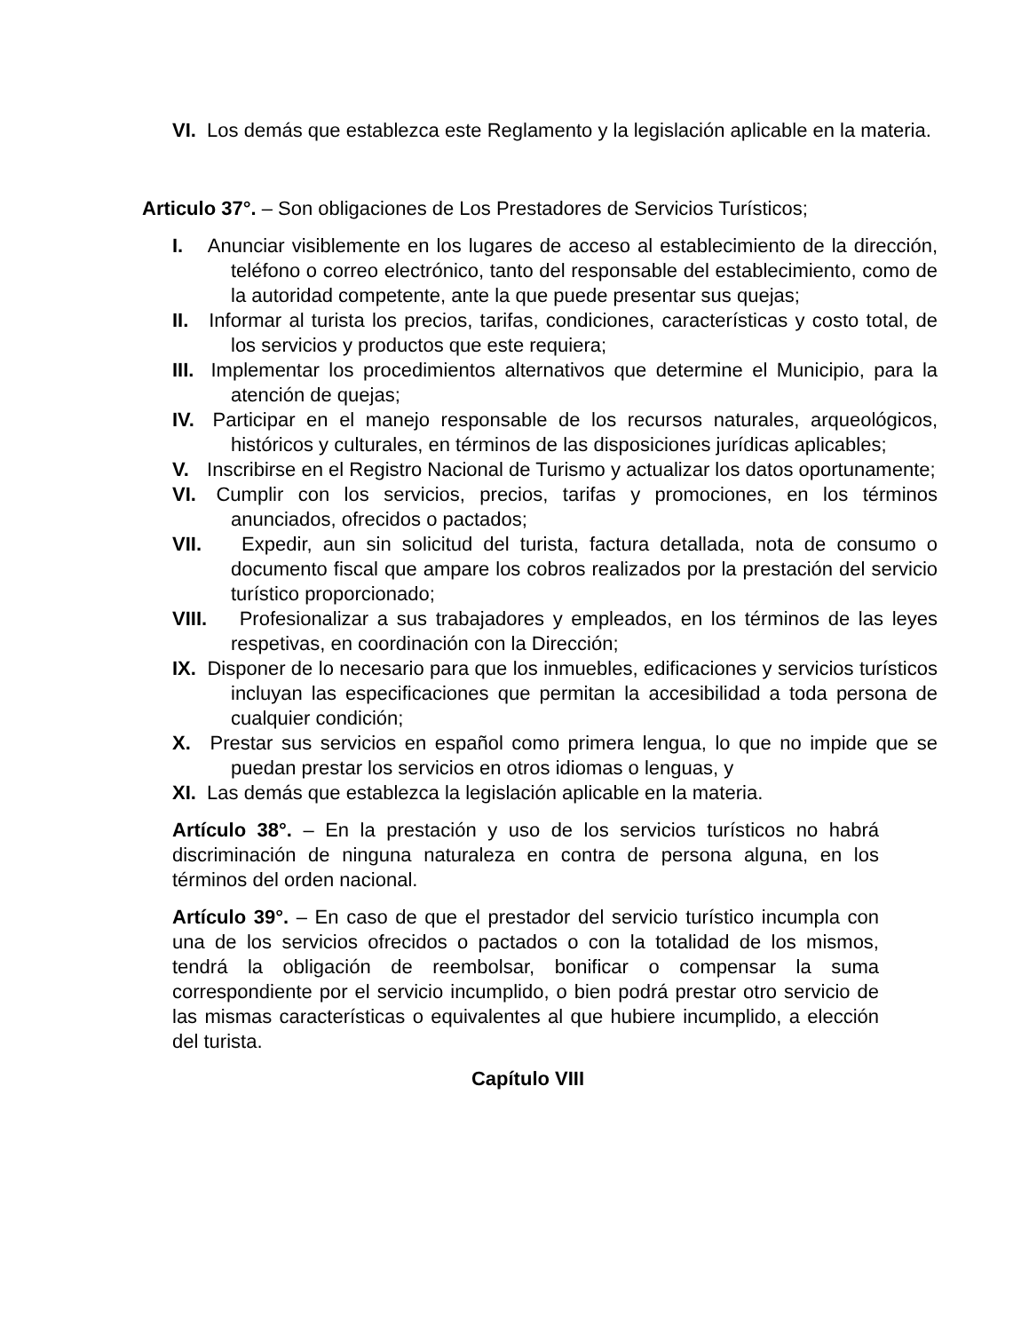VI. Los demás que establezca este Reglamento y la legislación aplicable en la materia.
Articulo 37°. – Son obligaciones de Los Prestadores de Servicios Turísticos;
I. Anunciar visiblemente en los lugares de acceso al establecimiento de la dirección, teléfono o correo electrónico, tanto del responsable del establecimiento, como de la autoridad competente, ante la que puede presentar sus quejas;
II. Informar al turista los precios, tarifas, condiciones, características y costo total, de los servicios y productos que este requiera;
III. Implementar los procedimientos alternativos que determine el Municipio, para la atención de quejas;
IV. Participar en el manejo responsable de los recursos naturales, arqueológicos, históricos y culturales, en términos de las disposiciones jurídicas aplicables;
V. Inscribirse en el Registro Nacional de Turismo y actualizar los datos oportunamente;
VI. Cumplir con los servicios, precios, tarifas y promociones, en los términos anunciados, ofrecidos o pactados;
VII. Expedir, aun sin solicitud del turista, factura detallada, nota de consumo o documento fiscal que ampare los cobros realizados por la prestación del servicio turístico proporcionado;
VIII. Profesionalizar a sus trabajadores y empleados, en los términos de las leyes respetivas, en coordinación con la Dirección;
IX. Disponer de lo necesario para que los inmuebles, edificaciones y servicios turísticos incluyan las especificaciones que permitan la accesibilidad a toda persona de cualquier condición;
X. Prestar sus servicios en español como primera lengua, lo que no impide que se puedan prestar los servicios en otros idiomas o lenguas, y
XI. Las demás que establezca la legislación aplicable en la materia.
Artículo 38°. – En la prestación y uso de los servicios turísticos no habrá discriminación de ninguna naturaleza en contra de persona alguna, en los términos del orden nacional.
Artículo 39°. – En caso de que el prestador del servicio turístico incumpla con una de los servicios ofrecidos o pactados o con la totalidad de los mismos, tendrá la obligación de reembolsar, bonificar o compensar la suma correspondiente por el servicio incumplido, o bien podrá prestar otro servicio de las mismas características o equivalentes al que hubiere incumplido, a elección del turista.
Capítulo VIII